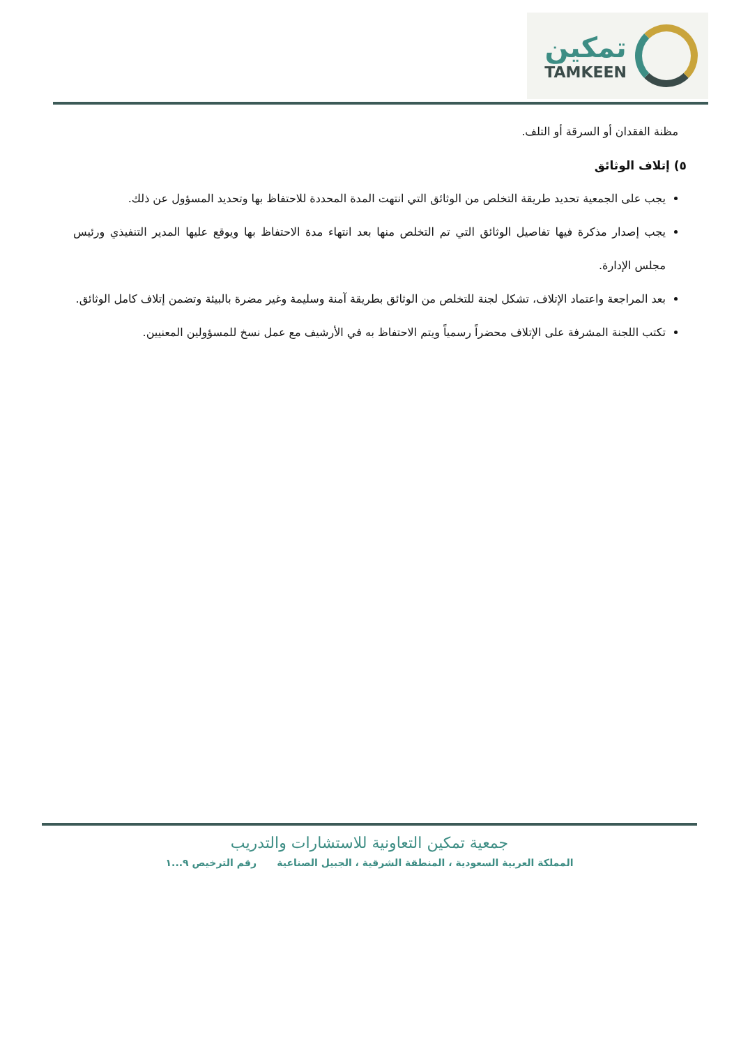تمكين
TAMKEEN
مظنة الفقدان أو السرقة أو التلف.
٥) إتلاف الوثائق
يجب على الجمعية تحديد طريقة التخلص من الوثائق التي انتهت المدة المحددة للاحتفاظ بها وتحديد المسؤول عن ذلك.
يجب إصدار مذكرة فيها تفاصيل الوثائق التي تم التخلص منها بعد انتهاء مدة الاحتفاظ بها ويوقع عليها المدير التنفيذي ورئيس مجلس الإدارة.
بعد المراجعة واعتماد الإتلاف، تشكل لجنة للتخلص من الوثائق بطريقة آمنة وسليمة وغير مضرة بالبيئة وتضمن إتلاف كامل الوثائق.
تكتب اللجنة المشرفة على الإتلاف محضراً رسمياً ويتم الاحتفاظ به في الأرشيف مع عمل نسخ للمسؤولين المعنيين.
جمعية تمكين التعاونية للاستشارات والتدريب
المملكة العربية السعودية ، المنطقة الشرقية ، الجبيل الصناعية رقم الترخيص ٩...١